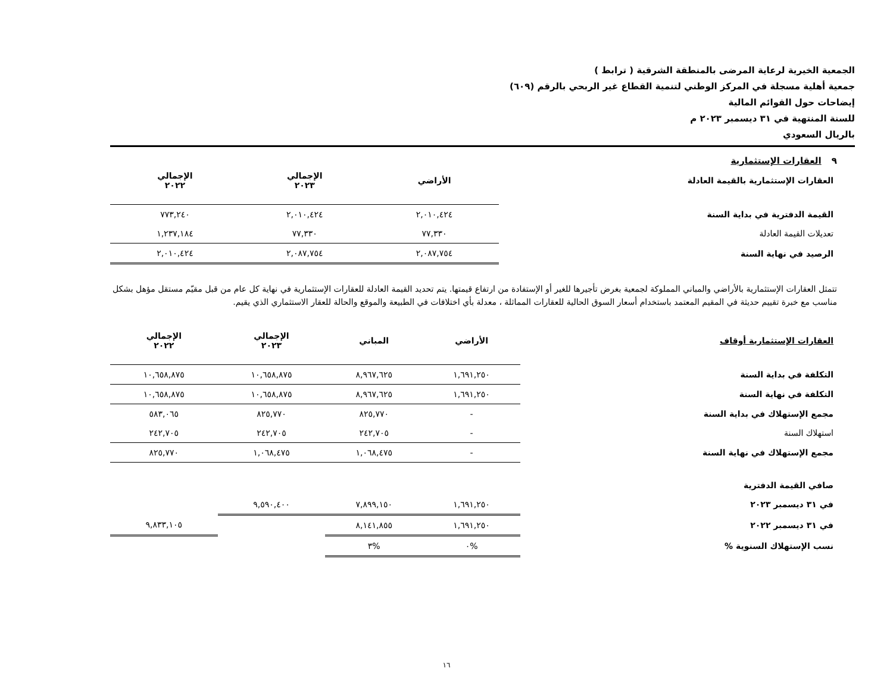الجمعية الخيرية لرعاية المرضى بالمنطقة الشرقية ( ترابط )
جمعية أهلية مسجلة في المركز الوطني لتنمية القطاع غير الربحي بالرقم (٦٠٩)
إيضاحات حول القوائم المالية
للسنة المنتهية في ٣١ ديسمبر ٢٠٢٣ م
بالريال السعودي
٩ العقارات الإستثمارية
| العقارات الإستثمارية بالقيمة العادلة | | الأراضي | الإجمالي ٢٠٢٣ | الإجمالي ٢٠٢٢ |
| القيمة الدفترية في بداية السنة | | ٢,٠١٠,٤٢٤ | ٢,٠١٠,٤٢٤ | ٧٧٣,٢٤٠ |
| تعديلات القيمة العادلة | | ٧٧,٣٣٠ | ٧٧,٣٣٠ | ١,٢٣٧,١٨٤ |
| الرصيد في نهاية السنة | | ٢,٠٨٧,٧٥٤ | ٢,٠٨٧,٧٥٤ | ٢,٠١٠,٤٢٤ |
تتمثل العقارات الإستثمارية بالأراضي والمباني المملوكة لجمعية بغرض تأجيرها للغير أو الإستفادة من ارتفاع قيمتها. يتم تحديد القيمة العادلة للعقارات الإستثمارية في نهاية كل عام من قبل مقيّم مستقل مؤهل بشكل مناسب مع خبرة تقييم حديثة في المقيم المعتمد باستخدام أسعار السوق الحالية للعقارات المماثلة ، معدلة بأي اختلافات في الطبيعة والموقع والحالة للعقار الاستثماري الذي يقيم.
| العقارات الإستثمارية أوقاف | الأراضي | المباني | الإجمالي ٢٠٢٣ | الإجمالي ٢٠٢٢ |
| التكلفة في بداية السنة | ١,٦٩١,٢٥٠ | ٨,٩٦٧,٦٢٥ | ١٠,٦٥٨,٨٧٥ | ١٠,٦٥٨,٨٧٥ |
| التكلفة في نهاية السنة | ١,٦٩١,٢٥٠ | ٨,٩٦٧,٦٢٥ | ١٠,٦٥٨,٨٧٥ | ١٠,٦٥٨,٨٧٥ |
| مجمع الإستهلاك في بداية السنة | - | ٨٢٥,٧٧٠ | ٨٢٥,٧٧٠ | ٥٨٣,٠٦٥ |
| استهلاك السنة | - | ٢٤٢,٧٠٥ | ٢٤٢,٧٠٥ | ٢٤٢,٧٠٥ |
| مجمع الإستهلاك في نهاية السنة | - | ١,٠٦٨,٤٧٥ | ١,٠٦٨,٤٧٥ | ٨٢٥,٧٧٠ |
| صافي القيمة الدفترية | | | | |
| في ٣١ ديسمبر ٢٠٢٣ | ١,٦٩١,٢٥٠ | ٧,٨٩٩,١٥٠ | ٩,٥٩٠,٤٠٠ | |
| في ٣١ ديسمبر ٢٠٢٢ | ١,٦٩١,٢٥٠ | ٨,١٤١,٨٥٥ | | ٩,٨٣٣,١٠٥ |
| نسب الإستهلاك السنوية % | %٠ | %٣ | | |
١٦